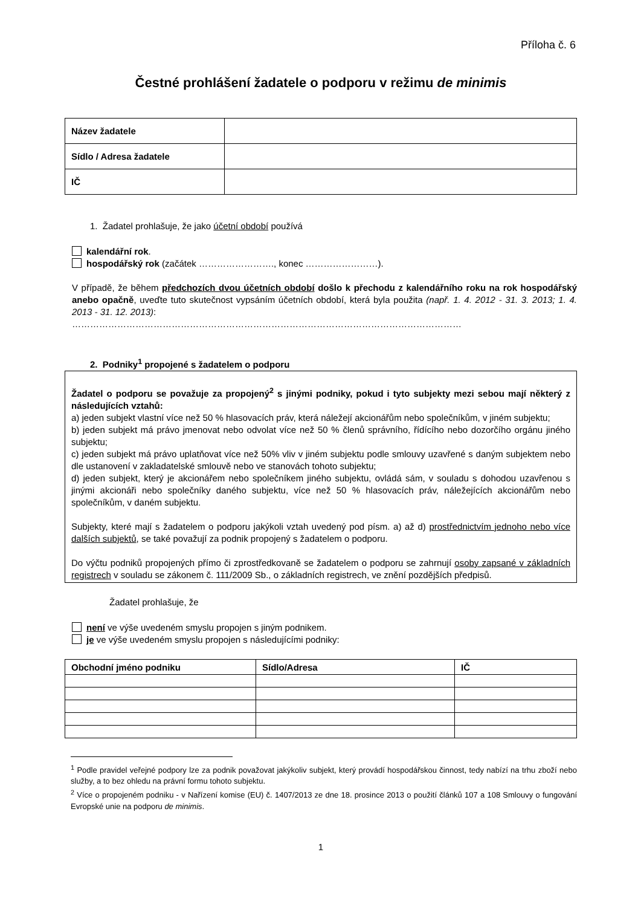Příloha č. 6
Čestné prohlášení žadatele o podporu v režimu de minimis
| Název žadatele | |
| Sídlo / Adresa žadatele | |
| IČ | |
1. Žadatel prohlašuje, že jako účetní období používá
kalendářní rok.
hospodářský rok (začátek ……………………., konec ……………………).
V případě, že během předchozích dvou účetních období došlo k přechodu z kalendářního roku na rok hospodářský anebo opačně, uveďte tuto skutečnost vypsáním účetních období, která byla použita (např. 1. 4. 2012 - 31. 3. 2013; 1. 4. 2013 - 31. 12. 2013):
…………………………………………………………………………………………………………………
2. Podniky<sup>1</sup> propojené s žadatelem o podporu
Žadatel o podporu se považuje za propojený<sup>2</sup> s jinými podniky, pokud i tyto subjekty mezi sebou mají některý z následujících vztahů:
a) jeden subjekt vlastní více než 50 % hlasovacích práv, která náležejí akcionářům nebo společníkům, v jiném subjektu;
b) jeden subjekt má právo jmenovat nebo odvolat více než 50 % členů správního, řídícího nebo dozorčího orgánu jiného subjektu;
c) jeden subjekt má právo uplatňovat více než 50% vliv v jiném subjektu podle smlouvy uzavřené s daným subjektem nebo dle ustanovení v zakladatelské smlouvě nebo ve stanovách tohoto subjektu;
d) jeden subjekt, který je akcionářem nebo společníkem jiného subjektu, ovládá sám, v souladu s dohodou uzavřenou s jinými akcionáři nebo společníky daného subjektu, více než 50 % hlasovacích práv, náležejících akcionářům nebo společníkům, v daném subjektu.
Subjekty, které mají s žadatelem o podporu jakýkoli vztah uvedený pod písm. a) až d) prostřednictvím jednoho nebo více dalších subjektů, se také považují za podnik propojený s žadatelem o podporu.
Do výčtu podniků propojených přímo či zprostředkovaně se žadatelem o podporu se zahrnují osoby zapsané v základních registrech v souladu se zákonem č. 111/2009 Sb., o základních registrech, ve znění pozdějších předpisů.
Žadatel prohlašuje, že
není ve výše uvedeném smyslu propojen s jiným podnikem.
je ve výše uvedeném smyslu propojen s následujícími podniky:
| Obchodní jméno podniku | Sídlo/Adresa | IČ |
| --- | --- | --- |
<sup>1</sup> Podle pravidel veřejné podpory lze za podnik považovat jakýkoliv subjekt, který provádí hospodářskou činnost, tedy nabízí na trhu zboží nebo služby, a to bez ohledu na právní formu tohoto subjektu.
<sup>2</sup> Více o propojeném podniku - v Nařízení komise (EU) č. 1407/2013 ze dne 18. prosince 2013 o použití článků 107 a 108 Smlouvy o fungování Evropské unie na podporu de minimis.
1